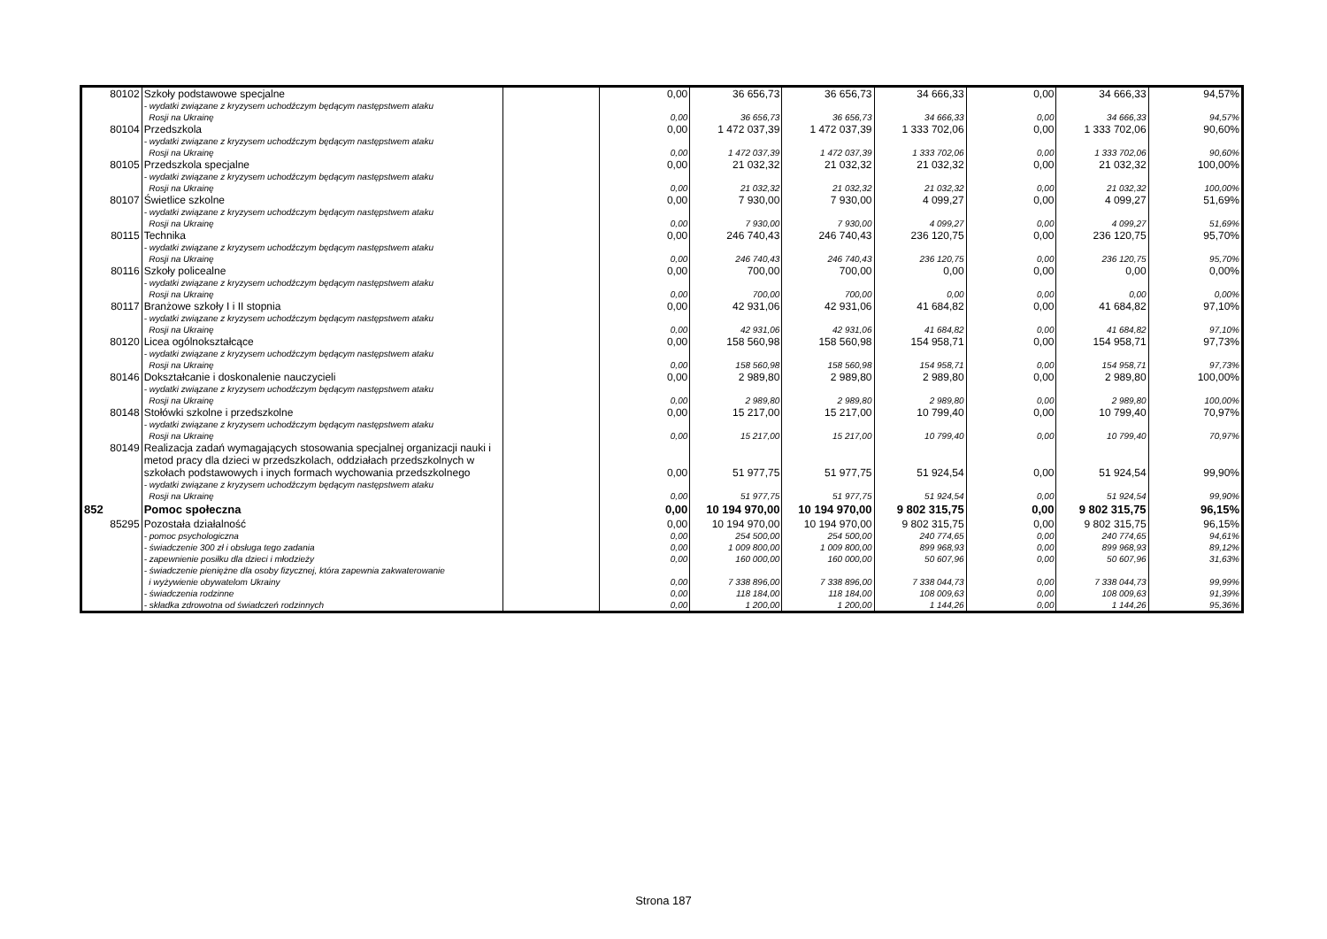| 80102 | Szkoły podstawowe specjalne | | 0,00 | 36 656,73 | 36 656,73 | 34 666,33 | 0,00 | 34 666,33 | 94,57% |
| | - wydatki związane z kryzysem uchodźczym będącym następstwem ataku Rosji na Ukrainę | | 0,00 | 36 656,73 | 36 656,73 | 34 666,33 | 0,00 | 34 666,33 | 94,57% |
| 80104 | Przedszkola | | 0,00 | 1 472 037,39 | 1 472 037,39 | 1 333 702,06 | 0,00 | 1 333 702,06 | 90,60% |
| | - wydatki związane z kryzysem uchodźczym będącym następstwem ataku Rosji na Ukrainę | | 0,00 | 1 472 037,39 | 1 472 037,39 | 1 333 702,06 | 0,00 | 1 333 702,06 | 90,60% |
| 80105 | Przedszkola specjalne | | 0,00 | 21 032,32 | 21 032,32 | 21 032,32 | 0,00 | 21 032,32 | 100,00% |
| | - wydatki związane z kryzysem uchodźczym będącym następstwem ataku Rosji na Ukrainę | | 0,00 | 21 032,32 | 21 032,32 | 21 032,32 | 0,00 | 21 032,32 | 100,00% |
| 80107 | Świetlice szkolne | | 0,00 | 7 930,00 | 7 930,00 | 4 099,27 | 0,00 | 4 099,27 | 51,69% |
| | - wydatki związane z kryzysem uchodźczym będącym następstwem ataku Rosji na Ukrainę | | 0,00 | 7 930,00 | 7 930,00 | 4 099,27 | 0,00 | 4 099,27 | 51,69% |
| 80115 | Technika | | 0,00 | 246 740,43 | 246 740,43 | 236 120,75 | 0,00 | 236 120,75 | 95,70% |
| | - wydatki związane z kryzysem uchodźczym będącym następstwem ataku Rosji na Ukrainę | | 0,00 | 246 740,43 | 246 740,43 | 236 120,75 | 0,00 | 236 120,75 | 95,70% |
| 80116 | Szkoły policealne | | 0,00 | 700,00 | 700,00 | 0,00 | 0,00 | 0,00 | 0,00% |
| | - wydatki związane z kryzysem uchodźczym będącym następstwem ataku Rosji na Ukrainę | | 0,00 | 700,00 | 700,00 | 0,00 | 0,00 | 0,00 | 0,00% |
| 80117 | Branżowe szkoły I i II stopnia | | 0,00 | 42 931,06 | 42 931,06 | 41 684,82 | 0,00 | 41 684,82 | 97,10% |
| | - wydatki związane z kryzysem uchodźczym będącym następstwem ataku Rosji na Ukrainę | | 0,00 | 42 931,06 | 42 931,06 | 41 684,82 | 0,00 | 41 684,82 | 97,10% |
| 80120 | Licea ogólnokształcące | | 0,00 | 158 560,98 | 158 560,98 | 154 958,71 | 0,00 | 154 958,71 | 97,73% |
| | - wydatki związane z kryzysem uchodźczym będącym następstwem ataku Rosji na Ukrainę | | 0,00 | 158 560,98 | 158 560,98 | 154 958,71 | 0,00 | 154 958,71 | 97,73% |
| 80146 | Dokształcanie i doskonalenie nauczycieli | | 0,00 | 2 989,80 | 2 989,80 | 2 989,80 | 0,00 | 2 989,80 | 100,00% |
| | - wydatki związane z kryzysem uchodźczym będącym następstwem ataku Rosji na Ukrainę | | 0,00 | 2 989,80 | 2 989,80 | 2 989,80 | 0,00 | 2 989,80 | 100,00% |
| 80148 | Stołówki szkolne i przedszkolne | | 0,00 | 15 217,00 | 15 217,00 | 10 799,40 | 0,00 | 10 799,40 | 70,97% |
| | - wydatki związane z kryzysem uchodźczym będącym następstwem ataku Rosji na Ukrainę | | 0,00 | 15 217,00 | 15 217,00 | 10 799,40 | 0,00 | 10 799,40 | 70,97% |
| 80149 | Realizacja zadań wymagających stosowania specjalnej organizacji nauki i metod pracy dla dzieci w przedszkolach, oddziałach przedszkolnych w szkołach podstawowych i inych formach wychowania przedszkolnego | | 0,00 | 51 977,75 | 51 977,75 | 51 924,54 | 0,00 | 51 924,54 | 99,90% |
| | - wydatki związane z kryzysem uchodźczym będącym następstwem ataku Rosji na Ukrainę | | 0,00 | 51 977,75 | 51 977,75 | 51 924,54 | 0,00 | 51 924,54 | 99,90% |
| 852 | Pomoc społeczna | | 0,00 | 10 194 970,00 | 10 194 970,00 | 9 802 315,75 | 0,00 | 9 802 315,75 | 96,15% |
| 85295 | Pozostała działalność | | 0,00 | 10 194 970,00 | 10 194 970,00 | 9 802 315,75 | 0,00 | 9 802 315,75 | 96,15% |
| | - pomoc psychologiczna | | 0,00 | 254 500,00 | 254 500,00 | 240 774,65 | 0,00 | 240 774,65 | 94,61% |
| | - świadczenie 300 zł i obsługa tego zadania | | 0,00 | 1 009 800,00 | 1 009 800,00 | 899 968,93 | 0,00 | 899 968,93 | 89,12% |
| | - zapewnienie posiłku dla dzieci i młodzieży | | 0,00 | 160 000,00 | 160 000,00 | 50 607,96 | 0,00 | 50 607,96 | 31,63% |
| | - świadczenie pieniężne dla osoby fizycznej, która zapewnia zakwaterowanie i wyżywienie obywatelom Ukrainy | | 0,00 | 7 338 896,00 | 7 338 896,00 | 7 338 044,73 | 0,00 | 7 338 044,73 | 99,99% |
| | - świadczenia rodzinne | | 0,00 | 118 184,00 | 118 184,00 | 108 009,63 | 0,00 | 108 009,63 | 91,39% |
| | - składka zdrowotna od świadczeń rodzinnych | | 0,00 | 1 200,00 | 1 200,00 | 1 144,26 | 0,00 | 1 144,26 | 95,36% |
Strona 187